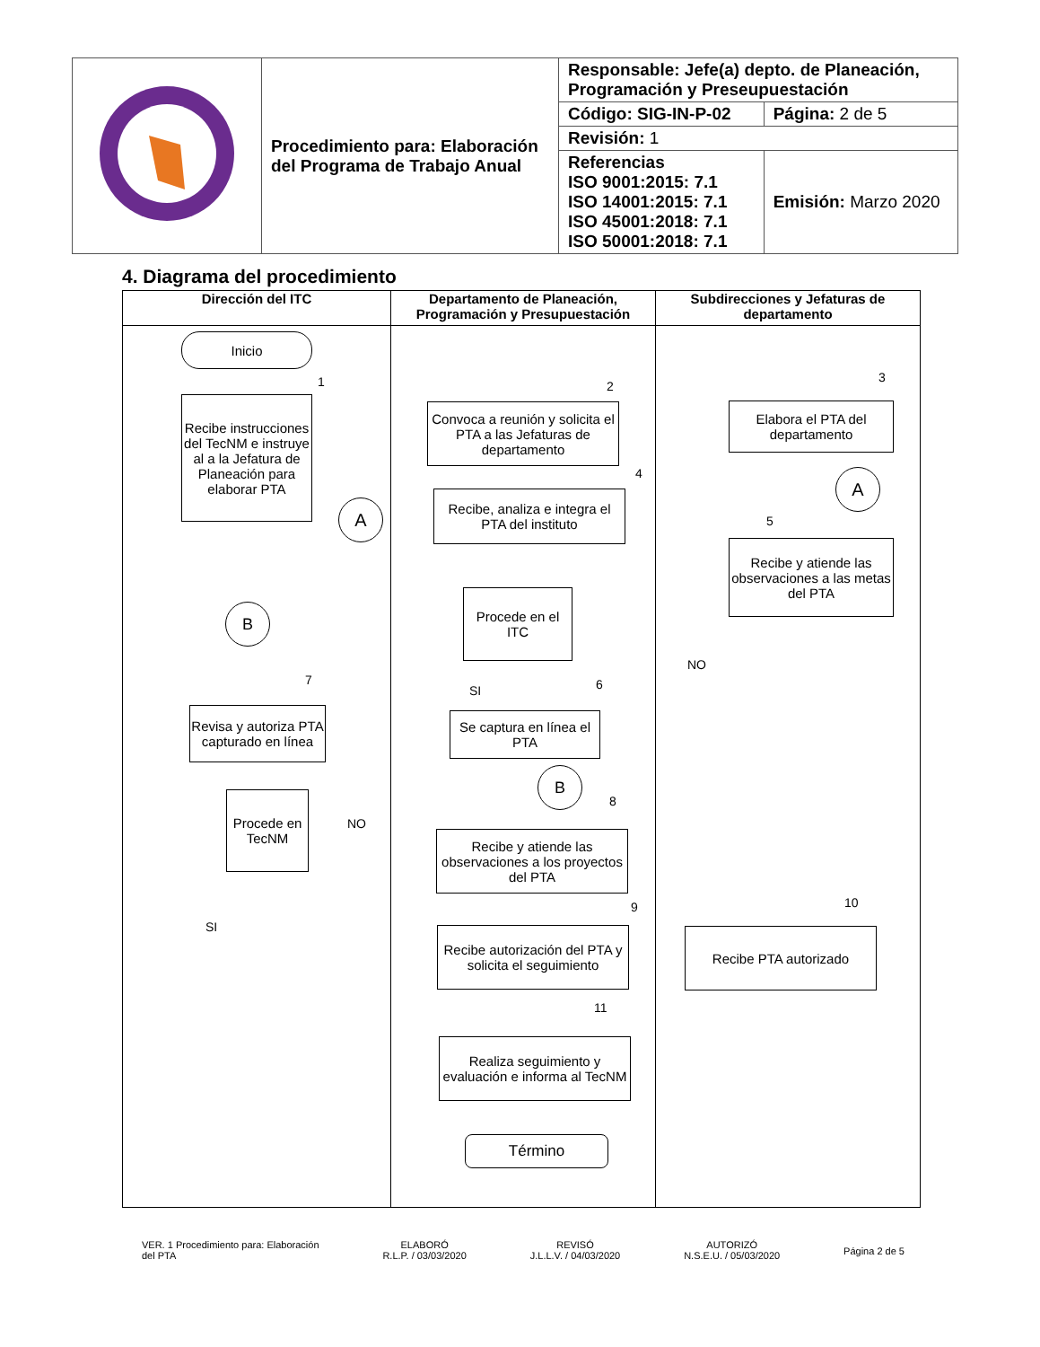| | Procedimiento para: Elaboración del Programa de Trabajo Anual | Responsable: Jefe(a) depto. de Planeación, Programación y Preseupuestación | |
| | | Código: SIG-IN-P-02 | Página: 2 de 5 |
| | | Revisión: 1 | |
| | | Referencias ISO 9001:2015: 7.1 ISO 14001:2015: 7.1 ISO 45001:2018: 7.1 ISO 50001:2018: 7.1 | Emisión: Marzo 2020 |
4. Diagrama del procedimiento
Dirección del ITC
Inicio
1
Recibe instrucciones del TecNM e instruye al a la Jefatura de Planeación para elaborar PTA
A
B
7
Revisa y autoriza PTA capturado en línea
Procede en TecNM
NO
SI
Departamento de Planeación, Programación y Presupuestación
2
Convoca a reunión y solicita el PTA a las Jefaturas de departamento
4
Recibe, analiza e integra el PTA del instituto
Procede en el ITC
SI 6
Se captura en línea el PTA
B
8
Recibe y atiende las observaciones a los proyectos del PTA
9
Recibe autorización del PTA y solicita el seguimiento
11
Realiza seguimiento y evaluación e informa al TecNM
Término
Subdirecciones y Jefaturas de departamento
3
Elabora el PTA del departamento
A
5
Recibe y atiende las observaciones a las metas del PTA
NO
10
Recibe PTA autorizado
VER. 1 Procedimiento para: Elaboración
del PTA
ELABORÓ
R.L.P. / 03/03/2020
REVISÓ
J.L.L.V. / 04/03/2020
AUTORIZÓ
N.S.E.U. / 05/03/2020
Página 2 de 5